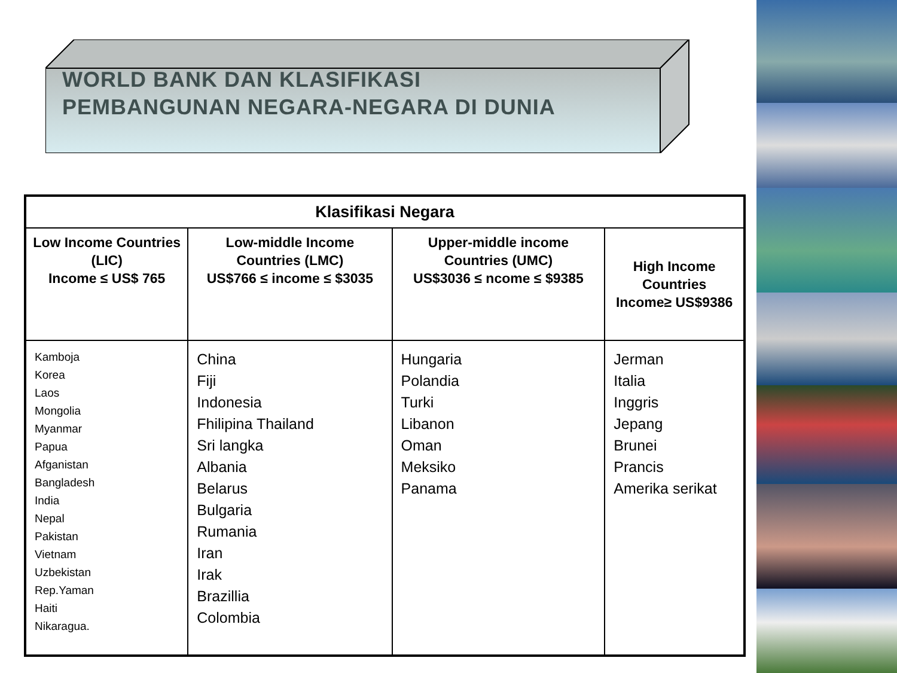WORLD BANK DAN KLASIFIKASI
PEMBANGUNAN NEGARA-NEGARA DI DUNIA
| Klasifikasi Negara | | | |
| --- | --- | --- | --- |
| Low Income Countries (LIC) Income ≤ US$ 765 | Low-middle Income Countries (LMC) US$766 ≤ income ≤ $3035 | Upper-middle income Countries (UMC) US$3036 ≤ ncome ≤ $9385 | High Income Countries Income≥ US$9386 |
| Kamboja Korea Laos Mongolia Myanmar Papua Afganistan Bangladesh India Nepal Pakistan Vietnam Uzbekistan Rep.Yaman Haiti Nikaragua. | China Fiji Indonesia Fhilipina Thailand Sri langka Albania Belarus Bulgaria Rumania Iran Irak Brazillia Colombia | Hungaria Polandia Turki Libanon Oman Meksiko Panama | Jerman Italia Inggris Jepang Brunei Prancis Amerika serikat |